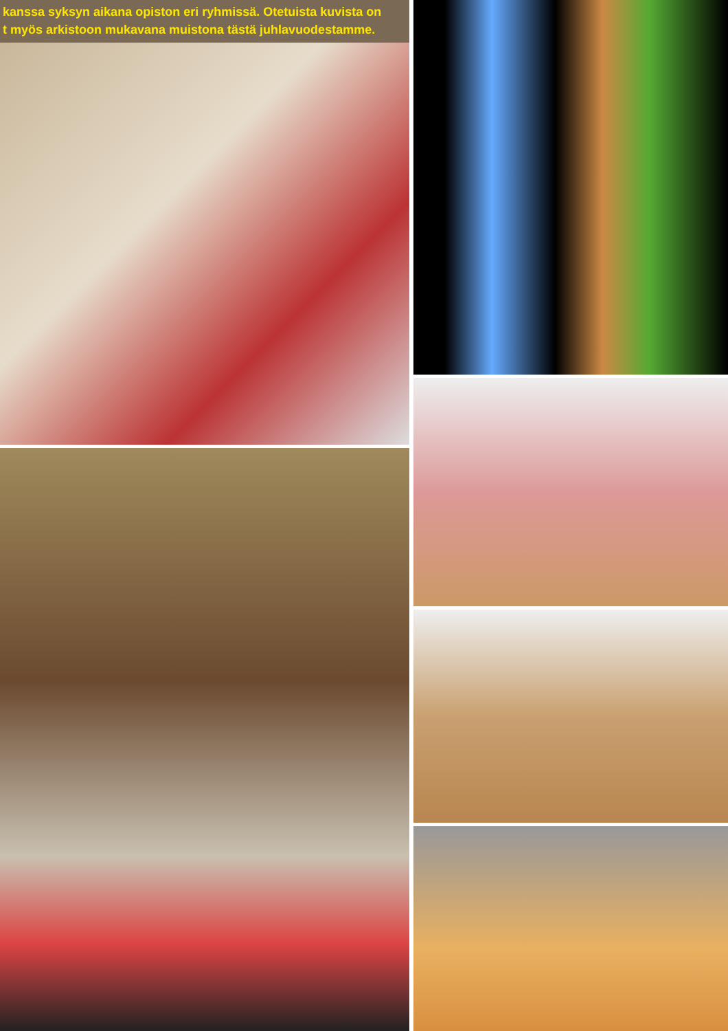kanssa syksyn aikana opiston eri ryhmissä. Otetuista kuvista on
t myös arkistoon mukavana muistona tästä juhlavuodestamme.